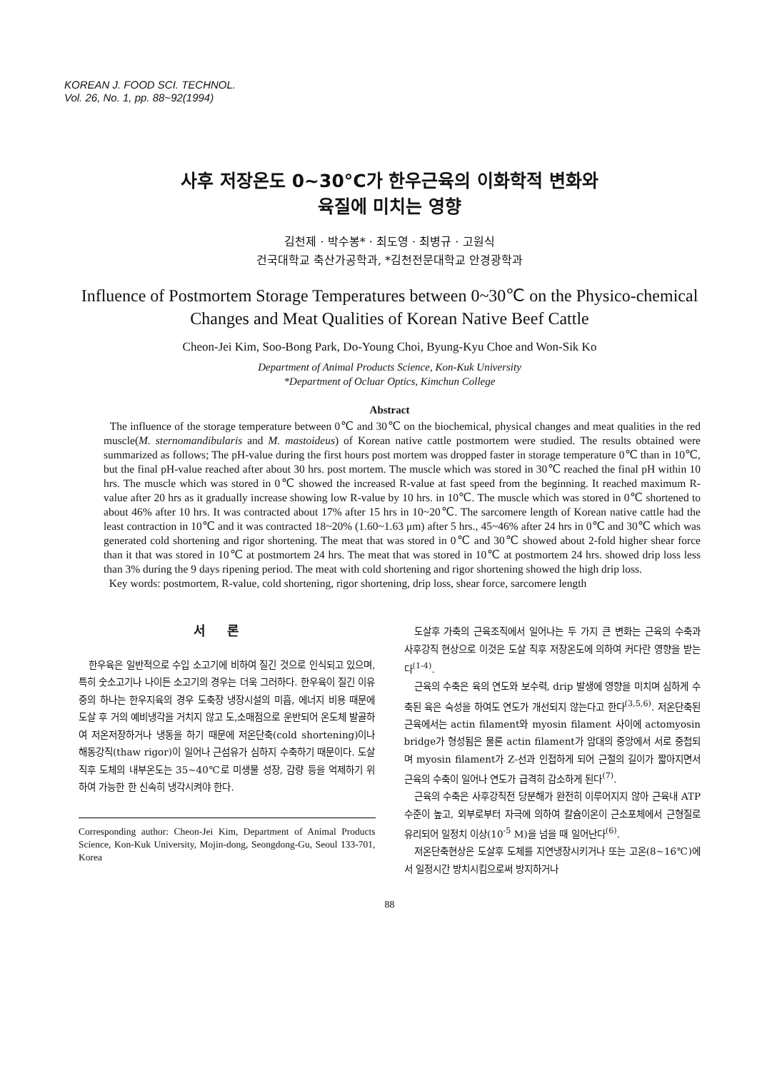KOREAN J. FOOD SCI. TECHNOL.
Vol. 26, No. 1, pp. 88~92(1994)
사후 저장온도 0~30°C가 한우근육의 이화학적 변화와
육질에 미치는 영향
김천제 · 박수봉* · 최도영 · 최병규 · 고원식
건국대학교 축산가공학과, *김천전문대학교 안경광학과
Influence of Postmortem Storage Temperatures between 0~30℃ on the Physico-chemical Changes and Meat Qualities of Korean Native Beef Cattle
Cheon-Jei Kim, Soo-Bong Park, Do-Young Choi, Byung-Kyu Choe and Won-Sik Ko
Department of Animal Products Science, Kon-Kuk University
*Department of Ocluar Optics, Kimchun College
Abstract
The influence of the storage temperature between 0℃ and 30℃ on the biochemical, physical changes and meat qualities in the red muscle(M. sternomandibularis and M. mastoideus) of Korean native cattle postmortem were studied. The results obtained were summarized as follows; The pH-value during the first hours post mortem was dropped faster in storage temperature 0℃ than in 10℃, but the final pH-value reached after about 30 hrs. post mortem. The muscle which was stored in 30℃ reached the final pH within 10 hrs. The muscle which was stored in 0℃ showed the increased R-value at fast speed from the beginning. It reached maximum R-value after 20 hrs as it gradually increase showing low R-value by 10 hrs. in 10℃. The muscle which was stored in 0℃ shortened to about 46% after 10 hrs. It was contracted about 17% after 15 hrs in 10~20℃. The sarcomere length of Korean native cattle had the least contraction in 10℃ and it was contracted 18~20% (1.60~1.63 μm) after 5 hrs., 45~46% after 24 hrs in 0℃ and 30℃ which was generated cold shortening and rigor shortening. The meat that was stored in 0℃ and 30℃ showed about 2-fold higher shear force than it that was stored in 10℃ at postmortem 24 hrs. The meat that was stored in 10℃ at postmortem 24 hrs. showed drip loss less than 3% during the 9 days ripening period. The meat with cold shortening and rigor shortening showed the high drip loss.
Key words: postmortem, R-value, cold shortening, rigor shortening, drip loss, shear force, sarcomere length
서론
한우육은 일반적으로 수입 소고기에 비하여 질긴 것으로 인식되고 있으며, 특히 숫소고기나 나이든 소고기의 경우는 더욱 그러하다. 한우육이 질긴 이유중의 하나는 한우지육의 경우 도축장 냉장시설의 미흡, 에너지 비용 때문에 도살 후 거의 예비냉각을 거치지 않고 도,소매점으로 운반되어 온도체 발골하여 저온저장하거나 냉동을 하기 때문에 저온단축(cold shortening)이나 해동강직(thaw rigor)이 일어나 근섬유가 심하지 수축하기 때문이다. 도살직후 도체의 내부온도는 35~40℃로 미생물 성장, 감량 등을 억제하기 위하여 가능한 한 신속히 냉각시켜야 한다.
Corresponding author: Cheon-Jei Kim, Department of Animal Products Science, Kon-Kuk University, Mojin-dong, Seongdong-Gu, Seoul 133-701, Korea
도살후 가축의 근육조직에서 일어나는 두 가지 큰 변화는 근육의 수축과 사후강직 현상으로 이것은 도살 직후 저장온도에 의하여 커다란 영향을 받는다<sup>(1-4)</sup>.
근육의 수축은 육의 연도와 보수력, drip 발생에 영향을 미치며 심하게 수축된 육은 숙성을 하여도 연도가 개선되지 않는다고 한다<sup>(3,5,6)</sup>. 저온단축된 근육에서는 actin filament와 myosin filament 사이에 actomyosin bridge가 형성됨은 물론 actin filament가 암대의 중앙에서 서로 중첩되며 myosin filament가 Z-선과 인접하게 되어 근절의 길이가 짧아지면서 근육의 수축이 일어나 연도가 급격히 감소하게 된다<sup>(7)</sup>.
근육의 수축은 사후강직전 당분해가 완전히 이루어지지 않아 근육내 ATP수준이 높고, 외부로부터 자극에 의하여 칼슘이온이 근소포체에서 근형질로 유리되어 일정치 이상(10<sup>-5</sup> M)을 넘을 때 일어난다<sup>(6)</sup>.
저온단축현상은 도살후 도체를 지연냉장시키거나 또는 고온(8~16℃)에서 일정시간 방치시킴으로써 방지하거나
88